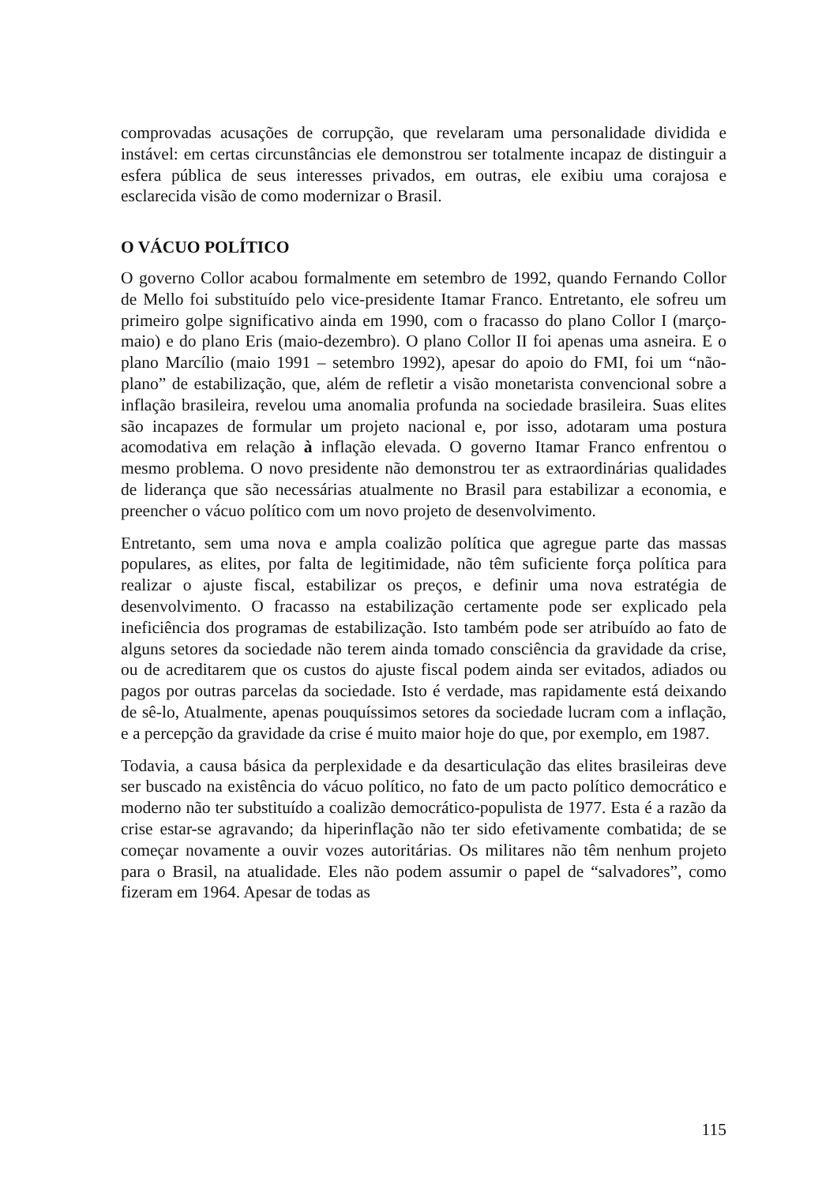comprovadas acusações de corrupção, que revelaram uma personalidade dividida e instável: em certas circunstâncias ele demonstrou ser totalmente incapaz de distinguir a esfera pública de seus interesses privados, em outras, ele exibiu uma corajosa e esclarecida visão de como modernizar o Brasil.
O VÁCUO POLÍTICO
O governo Collor acabou formalmente em setembro de 1992, quando Fernando Collor de Mello foi substituído pelo vice-presidente Itamar Franco. Entretanto, ele sofreu um primeiro golpe significativo ainda em 1990, com o fracasso do plano Collor I (março-maio) e do plano Eris (maio-dezembro). O plano Collor II foi apenas uma asneira. E o plano Marcílio (maio 1991 – setembro 1992), apesar do apoio do FMI, foi um “não-plano” de estabilização, que, além de refletir a visão monetarista convencional sobre a inflação brasileira, revelou uma anomalia profunda na sociedade brasileira. Suas elites são incapazes de formular um projeto nacional e, por isso, adotaram uma postura acomodativa em relação à inflação elevada. O governo Itamar Franco enfrentou o mesmo problema. O novo presidente não demonstrou ter as extraordinárias qualidades de liderança que são necessárias atualmente no Brasil para estabilizar a economia, e preencher o vácuo político com um novo projeto de desenvolvimento.
Entretanto, sem uma nova e ampla coalizão política que agregue parte das massas populares, as elites, por falta de legitimidade, não têm suficiente força política para realizar o ajuste fiscal, estabilizar os preços, e definir uma nova estratégia de desenvolvimento. O fracasso na estabilização certamente pode ser explicado pela ineficiência dos programas de estabilização. Isto também pode ser atribuído ao fato de alguns setores da sociedade não terem ainda tomado consciência da gravidade da crise, ou de acreditarem que os custos do ajuste fiscal podem ainda ser evitados, adiados ou pagos por outras parcelas da sociedade. Isto é verdade, mas rapidamente está deixando de sê-lo, Atualmente, apenas pouquíssimos setores da sociedade lucram com a inflação, e a percepção da gravidade da crise é muito maior hoje do que, por exemplo, em 1987.
Todavia, a causa básica da perplexidade e da desarticulação das elites brasileiras deve ser buscado na existência do vácuo político, no fato de um pacto político democrático e moderno não ter substituído a coalizão democrático-populista de 1977. Esta é a razão da crise estar-se agravando; da hiperinflação não ter sido efetivamente combatida; de se começar novamente a ouvir vozes autoritárias. Os militares não têm nenhum projeto para o Brasil, na atualidade. Eles não podem assumir o papel de “salvadores”, como fizeram em 1964. Apesar de todas as
115